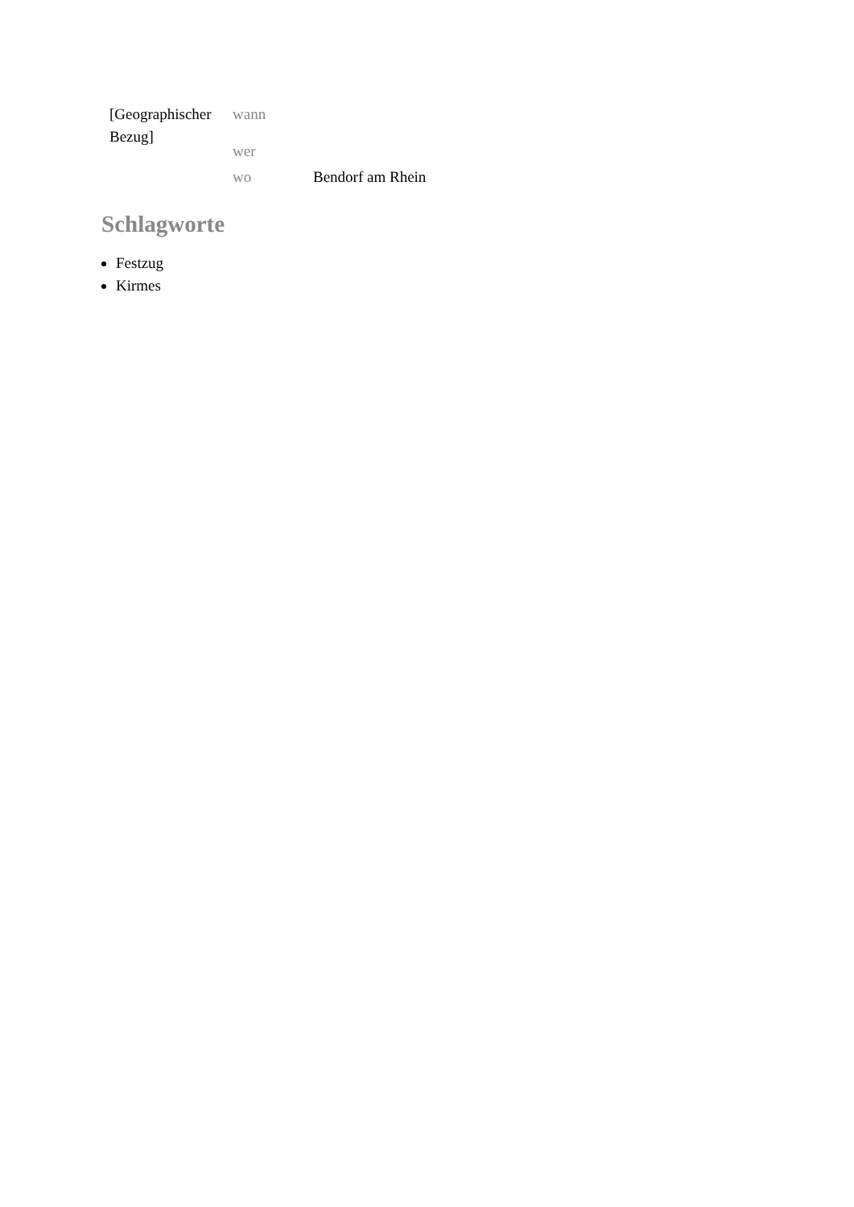| [Geographischer Bezug] | wann | |
| | wer | |
| | wo | Bendorf am Rhein |
Schlagworte
Festzug
Kirmes